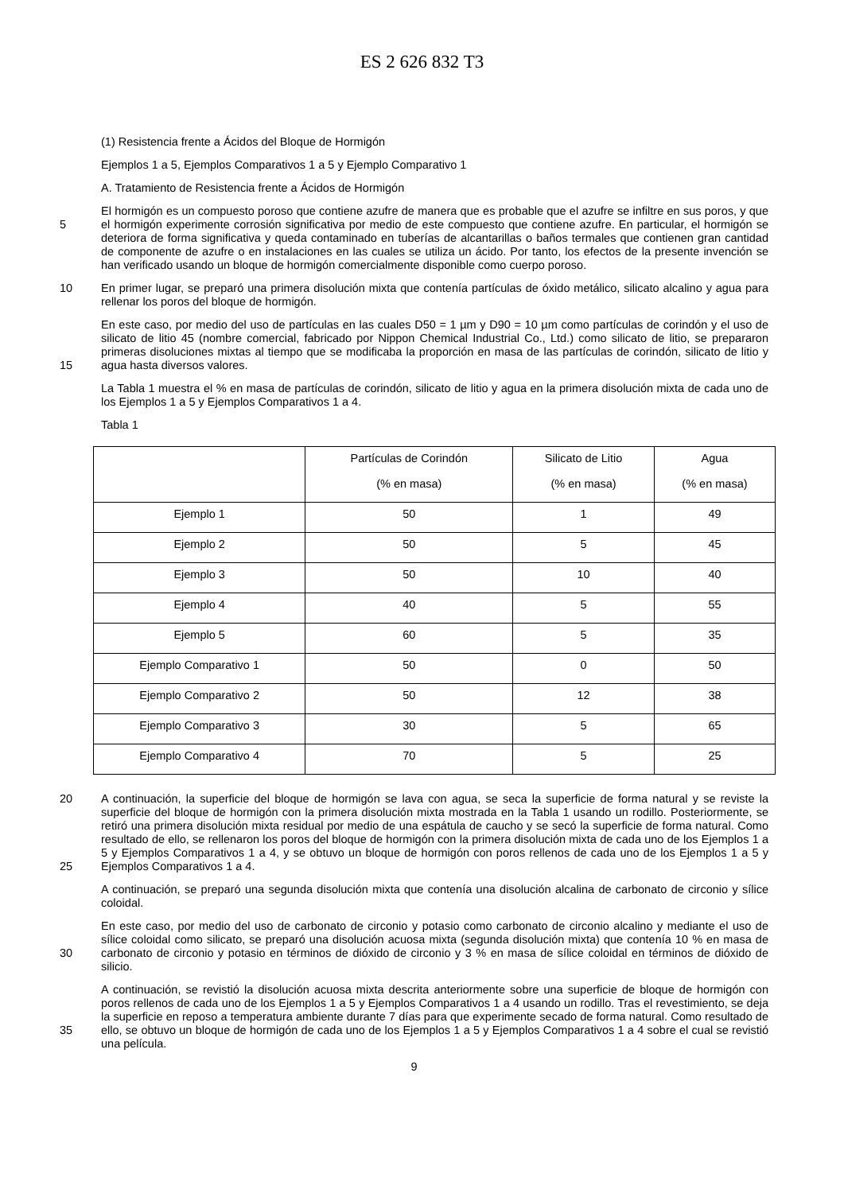ES 2 626 832 T3
(1) Resistencia frente a Ácidos del Bloque de Hormigón
Ejemplos 1 a 5, Ejemplos Comparativos 1 a 5 y Ejemplo Comparativo 1
A. Tratamiento de Resistencia frente a Ácidos de Hormigón
5
El hormigón es un compuesto poroso que contiene azufre de manera que es probable que el azufre se infiltre en sus poros, y que el hormigón experimente corrosión significativa por medio de este compuesto que contiene azufre. En particular, el hormigón se deteriora de forma significativa y queda contaminado en tuberías de alcantarillas o baños termales que contienen gran cantidad de componente de azufre o en instalaciones en las cuales se utiliza un ácido. Por tanto, los efectos de la presente invención se han verificado usando un bloque de hormigón comercialmente disponible como cuerpo poroso.
10
En primer lugar, se preparó una primera disolución mixta que contenía partículas de óxido metálico, silicato alcalino y agua para rellenar los poros del bloque de hormigón.
15
En este caso, por medio del uso de partículas en las cuales D50 = 1 µm y D90 = 10 µm como partículas de corindón y el uso de silicato de litio 45 (nombre comercial, fabricado por Nippon Chemical Industrial Co., Ltd.) como silicato de litio, se prepararon primeras disoluciones mixtas al tiempo que se modificaba la proporción en masa de las partículas de corindón, silicato de litio y agua hasta diversos valores.
La Tabla 1 muestra el % en masa de partículas de corindón, silicato de litio y agua en la primera disolución mixta de cada uno de los Ejemplos 1 a 5 y Ejemplos Comparativos 1 a 4.
Tabla 1
| | Partículas de Corindón (% en masa) | Silicato de Litio (% en masa) | Agua (% en masa) |
| Ejemplo 1 | 50 | 1 | 49 |
| Ejemplo 2 | 50 | 5 | 45 |
| Ejemplo 3 | 50 | 10 | 40 |
| Ejemplo 4 | 40 | 5 | 55 |
| Ejemplo 5 | 60 | 5 | 35 |
| Ejemplo Comparativo 1 | 50 | 0 | 50 |
| Ejemplo Comparativo 2 | 50 | 12 | 38 |
| Ejemplo Comparativo 3 | 30 | 5 | 65 |
| Ejemplo Comparativo 4 | 70 | 5 | 25 |
20
25
A continuación, la superficie del bloque de hormigón se lava con agua, se seca la superficie de forma natural y se reviste la superficie del bloque de hormigón con la primera disolución mixta mostrada en la Tabla 1 usando un rodillo. Posteriormente, se retiró una primera disolución mixta residual por medio de una espátula de caucho y se secó la superficie de forma natural. Como resultado de ello, se rellenaron los poros del bloque de hormigón con la primera disolución mixta de cada uno de los Ejemplos 1 a 5 y Ejemplos Comparativos 1 a 4, y se obtuvo un bloque de hormigón con poros rellenos de cada uno de los Ejemplos 1 a 5 y Ejemplos Comparativos 1 a 4.
A continuación, se preparó una segunda disolución mixta que contenía una disolución alcalina de carbonato de circonio y sílice coloidal.
30
En este caso, por medio del uso de carbonato de circonio y potasio como carbonato de circonio alcalino y mediante el uso de sílice coloidal como silicato, se preparó una disolución acuosa mixta (segunda disolución mixta) que contenía 10 % en masa de carbonato de circonio y potasio en términos de dióxido de circonio y 3 % en masa de sílice coloidal en términos de dióxido de silicio.
35
A continuación, se revistió la disolución acuosa mixta descrita anteriormente sobre una superficie de bloque de hormigón con poros rellenos de cada uno de los Ejemplos 1 a 5 y Ejemplos Comparativos 1 a 4 usando un rodillo. Tras el revestimiento, se deja la superficie en reposo a temperatura ambiente durante 7 días para que experimente secado de forma natural. Como resultado de ello, se obtuvo un bloque de hormigón de cada uno de los Ejemplos 1 a 5 y Ejemplos Comparativos 1 a 4 sobre el cual se revistió una película.
9